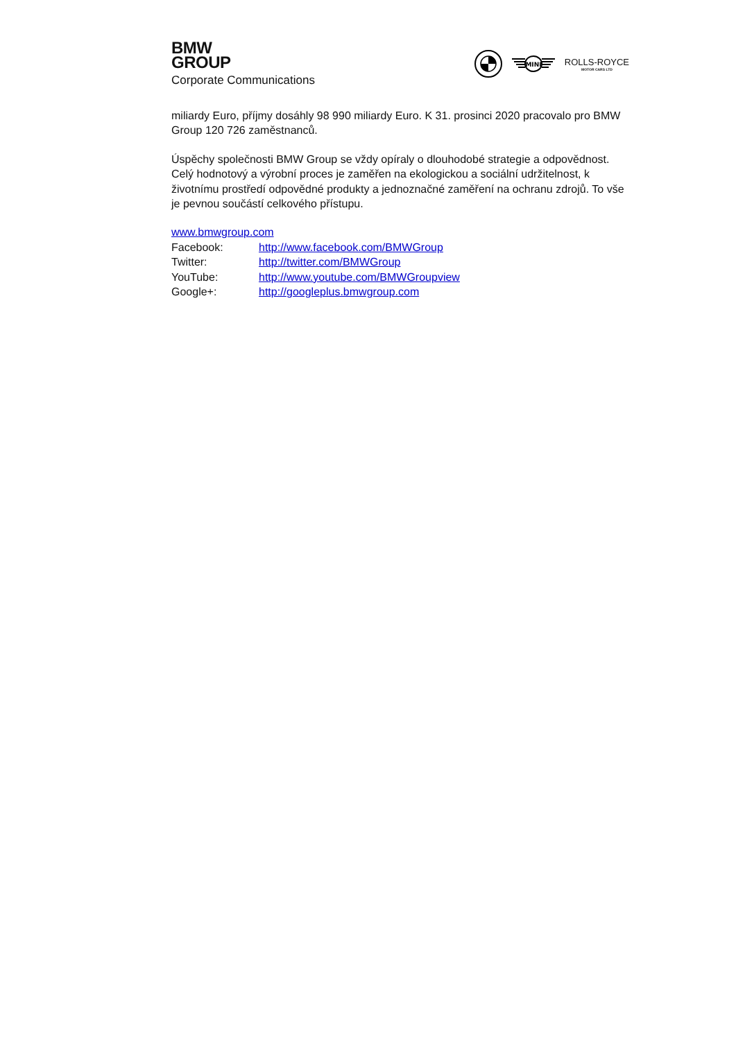BMW
GROUP
Corporate Communications
MINI
ROLLS-ROYCE
MOTOR CARS LTD
miliardy Euro, příjmy dosáhly 98 990 miliardy Euro. K 31. prosinci 2020 pracovalo pro BMW Group 120 726 zaměstnanců.
Úspěchy společnosti BMW Group se vždy opíraly o dlouhodobé strategie a odpovědnost. Celý hodnotový a výrobní proces je zaměřen na ekologickou a sociální udržitelnost, k životnímu prostředí odpovědné produkty a jednoznačné zaměření na ochranu zdrojů. To vše je pevnou součástí celkového přístupu.
www.bmwgroup.com
| Facebook: | http://www.facebook.com/BMWGroup |
| Twitter: | http://twitter.com/BMWGroup |
| YouTube: | http://www.youtube.com/BMWGroupview |
| Google+: | http://googleplus.bmwgroup.com |